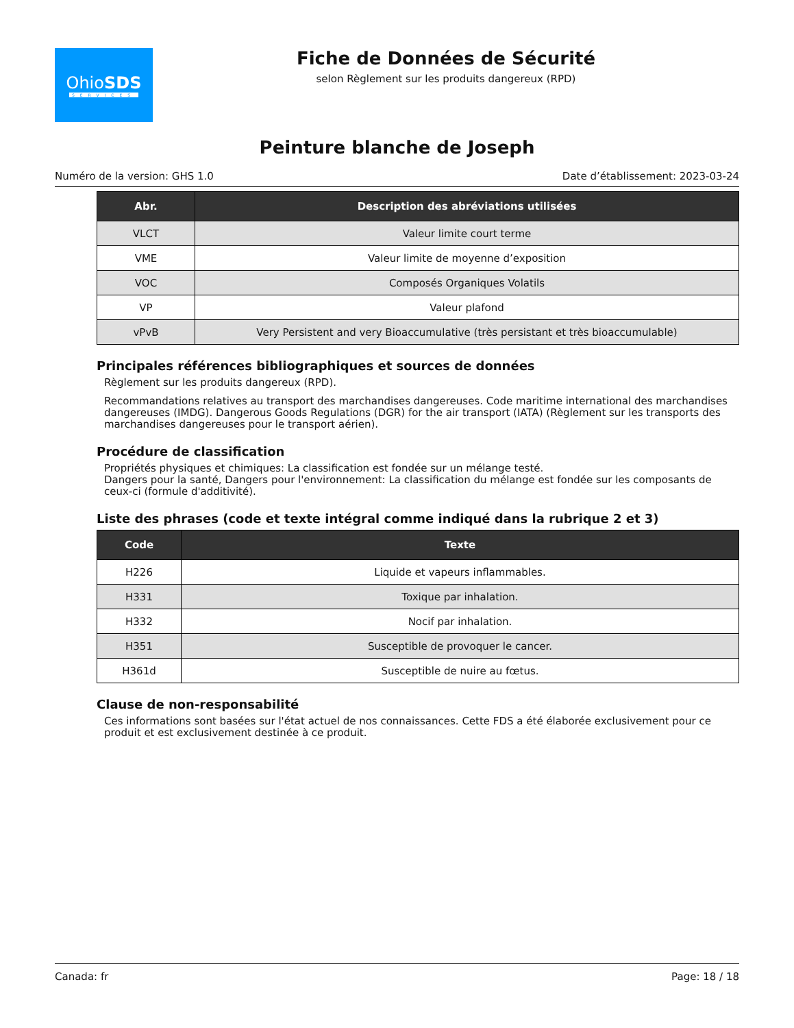OhioSDS
SERVICES
Fiche de Données de Sécurité
selon Règlement sur les produits dangereux (RPD)
Peinture blanche de Joseph
Numéro de la version: GHS 1.0 Date d’établissement: 2023-03-24
| Abr. | Description des abréviations utilisées |
| --- | --- |
| VLCT | Valeur limite court terme |
| VME | Valeur limite de moyenne d’exposition |
| VOC | Composés Organiques Volatils |
| VP | Valeur plafond |
| vPvB | Very Persistent and very Bioaccumulative (très persistant et très bioaccumulable) |
Principales références bibliographiques et sources de données
Règlement sur les produits dangereux (RPD).
Recommandations relatives au transport des marchandises dangereuses. Code maritime international des marchandises dangereuses (IMDG). Dangerous Goods Regulations (DGR) for the air transport (IATA) (Règlement sur les transports des marchandises dangereuses pour le transport aérien).
Procédure de classification
Propriétés physiques et chimiques: La classification est fondée sur un mélange testé.
Dangers pour la santé, Dangers pour l'environnement: La classification du mélange est fondée sur les composants de ceux-ci (formule d'additivité).
Liste des phrases (code et texte intégral comme indiqué dans la rubrique 2 et 3)
| Code | Texte |
| --- | --- |
| H226 | Liquide et vapeurs inflammables. |
| H331 | Toxique par inhalation. |
| H332 | Nocif par inhalation. |
| H351 | Susceptible de provoquer le cancer. |
| H361d | Susceptible de nuire au fœtus. |
Clause de non-responsabilité
Ces informations sont basées sur l'état actuel de nos connaissances. Cette FDS a été élaborée exclusivement pour ce produit et est exclusivement destinée à ce produit.
Canada: fr Page: 18 / 18